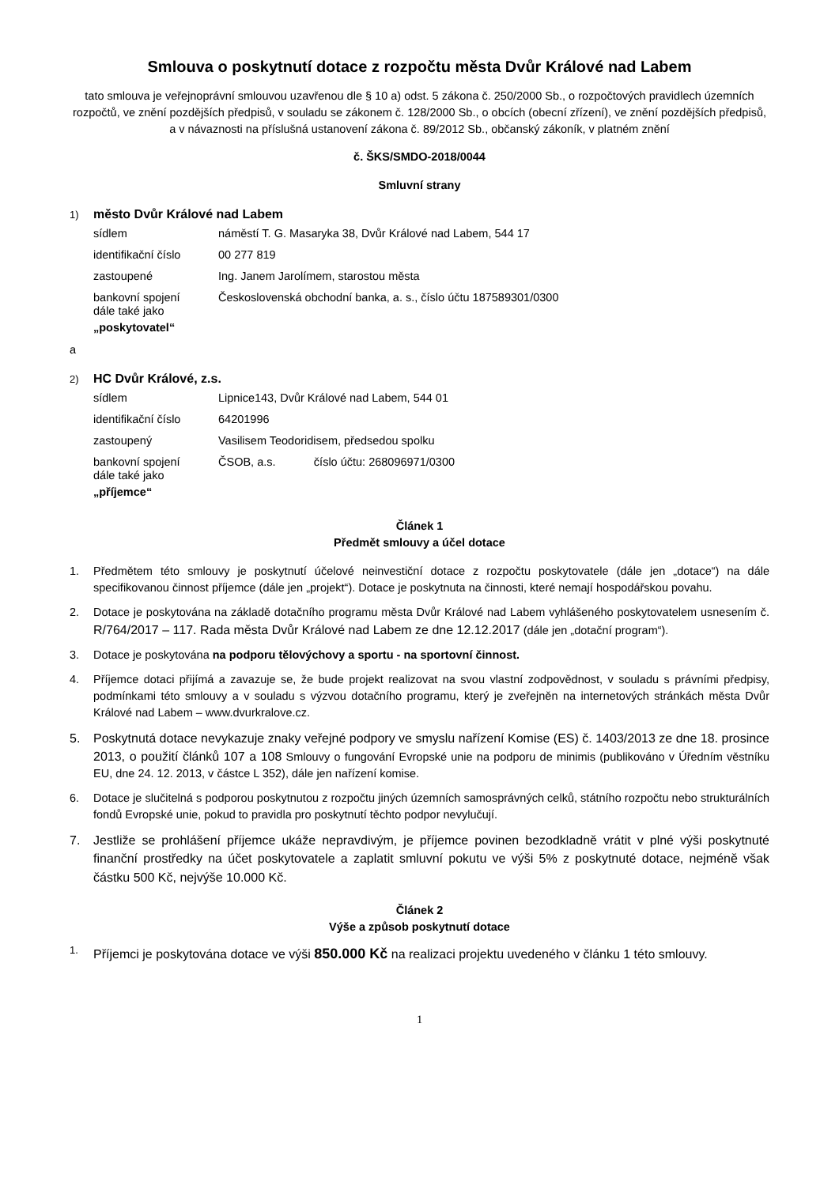Smlouva o poskytnutí dotace z rozpočtu města Dvůr Králové nad Labem
tato smlouva je veřejnoprávní smlouvou uzavřenou dle § 10 a) odst. 5 zákona č. 250/2000 Sb., o rozpočtových pravidlech územních rozpočtů, ve znění pozdějších předpisů, v souladu se zákonem č. 128/2000 Sb., o obcích (obecní zřízení), ve znění pozdějších předpisů, a v návaznosti na příslušná ustanovení zákona č. 89/2012 Sb., občanský zákoník, v platném znění
č. ŠKS/SMDO-2018/0044
Smluvní strany
1) město Dvůr Králové nad Labem
sídlem náměstí T. G. Masaryka 38, Dvůr Králové nad Labem, 544 17
identifikační číslo 00 277 819
zastoupené Ing. Janem Jarolímem, starostou města
bankovní spojení Československá obchodní banka, a. s., číslo účtu 187589301/0300
dále také jako „poskytovatel“
a
2) HC Dvůr Králové, z.s.
sídlem Lipnice143, Dvůr Králové nad Labem, 544 01
identifikační číslo 64201996
zastoupený Vasilisem Teodoridisem, předsedou spolku
bankovní spojení ČSOB, a.s. číslo účtu: 268096971/0300
dále také jako „příjemce“
Článek 1
Předmět smlouvy a účel dotace
1. Předmětem této smlouvy je poskytnutí účelové neinvestiční dotace z rozpočtu poskytovatele (dále jen „dotace“) na dále specifikovanou činnost příjemce (dále jen „projekt“). Dotace je poskytnuta na činnosti, které nemají hospodářskou povahu.
2. Dotace je poskytována na základě dotačního programu města Dvůr Králové nad Labem vyhlášeného poskytovatelem usnesením č. R/764/2017 – 117. Rada města Dvůr Králové nad Labem ze dne 12.12.2017 (dále jen „dotační program“).
3. Dotace je poskytována na podporu tělovýchovy a sportu - na sportovní činnost.
4. Příjemce dotaci přijímá a zavazuje se, že bude projekt realizovat na svou vlastní zodpovědnost, v souladu s právními předpisy, podmínkami této smlouvy a v souladu s výzvou dotačního programu, který je zveřejněn na internetových stránkách města Dvůr Králové nad Labem – www.dvurkralove.cz.
5. Poskytnutá dotace nevykazuje znaky veřejné podpory ve smyslu nařízení Komise (ES) č. 1403/2013 ze dne 18. prosince 2013, o použití článků 107 a 108 Smlouvy o fungování Evropské unie na podporu de minimis (publikováno v Úředním věstníku EU, dne 24. 12. 2013, v částce L 352), dále jen nařízení komise.
6. Dotace je slučitelná s podporou poskytnutou z rozpočtu jiných územních samosprávných celků, státního rozpočtu nebo strukturálních fondů Evropské unie, pokud to pravidla pro poskytnutí těchto podpor nevylučují.
7. Jestliže se prohlášení příjemce ukáže nepravdivým, je příjemce povinen bezodkladně vrátit v plné výši poskytnuté finanční prostředky na účet poskytovatele a zaplatit smluvní pokutu ve výši 5% z poskytnuté dotace, nejméně však částku 500 Kč, nejvýše 10.000 Kč.
Článek 2
Výše a způsob poskytnutí dotace
1. Příjemci je poskytována dotace ve výši 850.000 Kč na realizaci projektu uvedeného v článku 1 této smlouvy.
1